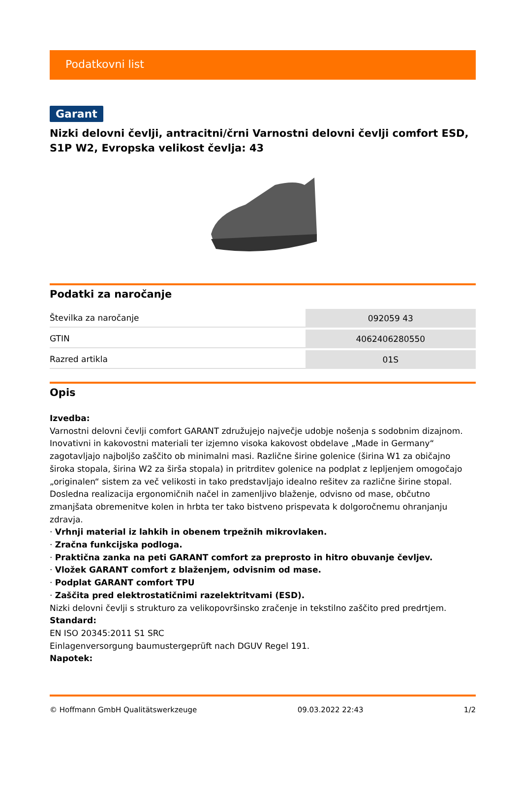Podatkovni list
Garant
Nizki delovni čevlji, antracitni/črni Varnostni delovni čevlji comfort ESD, S1P W2, Evropska velikost čevlja: 43
Podatki za naročanje
| Številka za naročanje | 092059 43 |
| GTIN | 4062406280550 |
| Razred artikla | 01S |
Opis
Izvedba:
Varnostni delovni čevlji comfort GARANT združujejo največje udobje nošenja s sodobnim dizajnom. Inovativni in kakovostni materiali ter izjemno visoka kakovost obdelave „Made in Germany“ zagotavljajo najboljšo zaščito ob minimalni masi. Različne širine golenice (širina W1 za običajno široka stopala, širina W2 za širša stopala) in pritrditev golenice na podplat z lepljenjem omogočajo „originalen“ sistem za več velikosti in tako predstavljajo idealno rešitev za različne širine stopal. Dosledna realizacija ergonomičnih načel in zamenljivo blaženje, odvisno od mase, občutno zmanjšata obremenitve kolen in hrbta ter tako bistveno prispevata k dolgoročnemu ohranjanju zdravja.
· Vrhnji material iz lahkih in obenem trpežnih mikrovlaken.
· Zračna funkcijska podloga.
· Praktična zanka na peti GARANT comfort za preprosto in hitro obuvanje čevljev.
· Vložek GARANT comfort z blaženjem, odvisnim od mase.
· Podplat GARANT comfort TPU
· Zaščita pred elektrostatičnimi razelektritvami (ESD).
Nizki delovni čevlji s strukturo za velikopovršinsko zračenje in tekstilno zaščito pred predrtjem.
Standard:
EN ISO 20345:2011 S1 SRC
Einlagenversorgung baumustergeprüft nach DGUV Regel 191.
Napotek:
© Hoffmann GmbH Qualitätswerkzeuge 09.03.2022 22:43 1/2